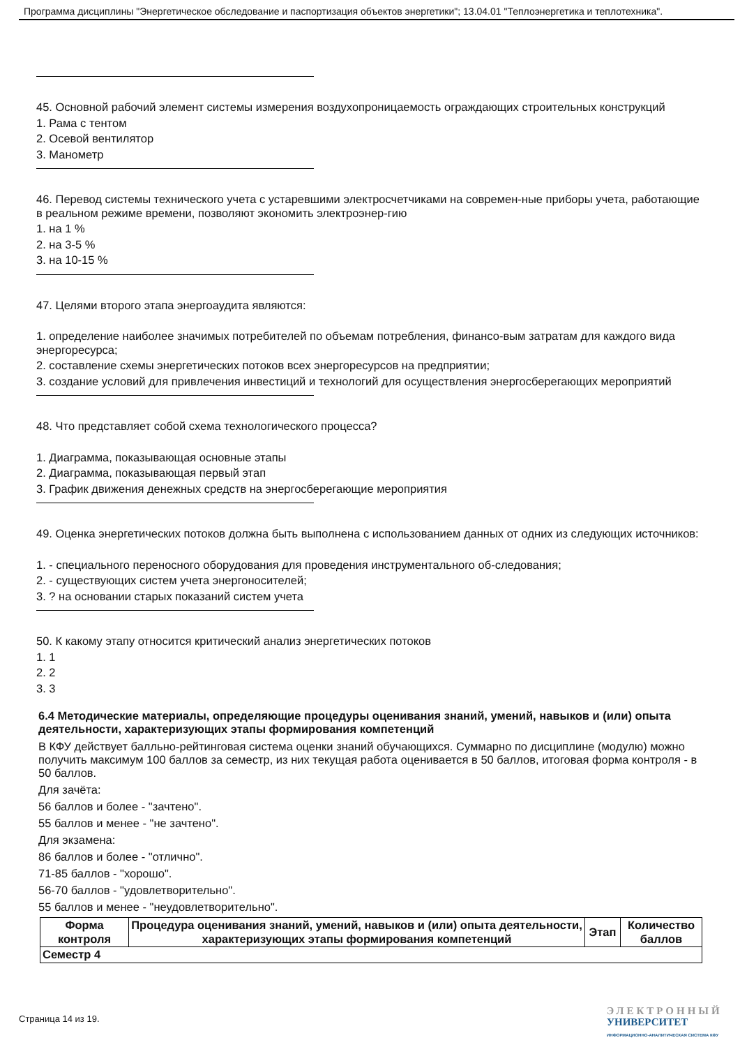Программа дисциплины "Энергетическое обследование и паспортизация объектов энергетики"; 13.04.01 "Теплоэнергетика и теплотехника".
45. Основной рабочий элемент системы измерения воздухопроницаемость ограждающих строительных конструкций
1. Рама с тентом
2. Осевой вентилятор
3. Манометр
46. Перевод системы технического учета с устаревшими электросчетчиками на современ-ные приборы учета, работающие в реальном режиме времени, позволяют экономить электроэнер-гию
1. на 1 %
2. на 3-5 %
3. на 10-15 %
47. Целями второго этапа энергоаудита являются:
1. определение наиболее значимых потребителей по объемам потребления, финансо-вым затратам для каждого вида энергоресурса;
2. составление схемы энергетических потоков всех энергоресурсов на предприятии;
3. создание условий для привлечения инвестиций и технологий для осуществления энергосберегающих мероприятий
48. Что представляет собой схема технологического процесса?
1. Диаграмма, показывающая основные этапы
2. Диаграмма, показывающая первый этап
3. График движения денежных средств на энергосберегающие мероприятия
49. Оценка энергетических потоков должна быть выполнена с использованием данных от одних из следующих источников:
1. - специального переносного оборудования для проведения инструментального об-следования;
2. - существующих систем учета энергоносителей;
3. ? на основании старых показаний систем учета
50. К какому этапу относится критический анализ энергетических потоков
1. 1
2. 2
3. 3
6.4 Методические материалы, определяющие процедуры оценивания знаний, умений, навыков и (или) опыта деятельности, характеризующих этапы формирования компетенций
В КФУ действует балльно-рейтинговая система оценки знаний обучающихся. Суммарно по дисциплине (модулю) можно получить максимум 100 баллов за семестр, из них текущая работа оценивается в 50 баллов, итоговая форма контроля - в 50 баллов.
Для зачёта:
56 баллов и более - "зачтено".
55 баллов и менее - "не зачтено".
Для экзамена:
86 баллов и более - "отлично".
71-85 баллов - "хорошо".
56-70 баллов - "удовлетворительно".
55 баллов и менее - "неудовлетворительно".
| Форма контроля | Процедура оценивания знаний, умений, навыков и (или) опыта деятельности, характеризующих этапы формирования компетенций | Этап | Количество баллов |
| --- | --- | --- | --- |
| Семестр 4 | | | |
Страница 14 из 19.
ЭЛЕКТРОННЫЙ
УНИВЕРСИТЕТ
ИНФОРМАЦИОННО-АНАЛИТИЧЕСКАЯ СИСТЕМА КФУ